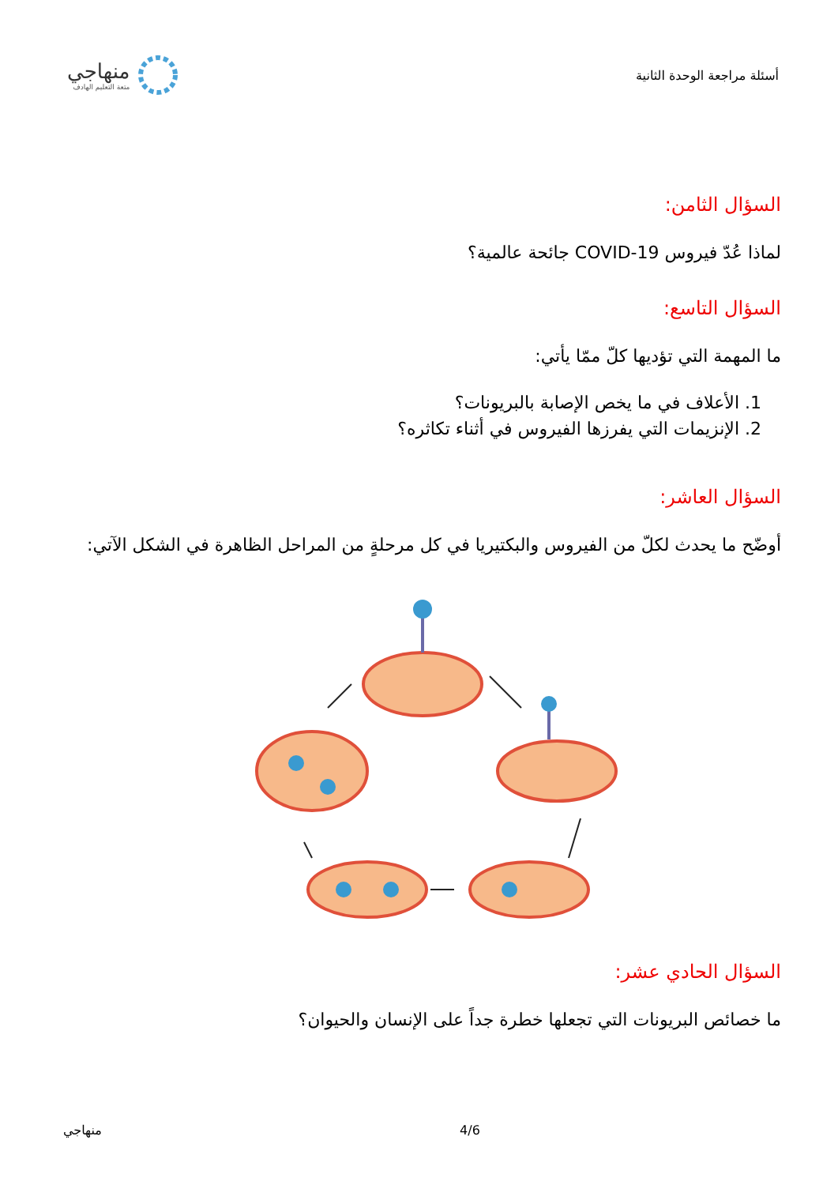أسئلة مراجعة الوحدة الثانية
منهاجي
متعة التعليم الهادف
السؤال الثامن:
لماذا عُدّ فيروس COVID-19 جائحة عالمية؟
السؤال التاسع:
ما المهمة التي تؤديها كلّ ممّا يأتي:
1. الأعلاف في ما يخص الإصابة بالبريونات؟
2. الإنزيمات التي يفرزها الفيروس في أثناء تكاثره؟
السؤال العاشر:
أوضّح ما يحدث لكلّ من الفيروس والبكتيريا في كل مرحلةٍ من المراحل الظاهرة في الشكل الآتي:
السؤال الحادي عشر:
ما خصائص البريونات التي تجعلها خطرة جداً على الإنسان والحيوان؟
4/6 منهاجي